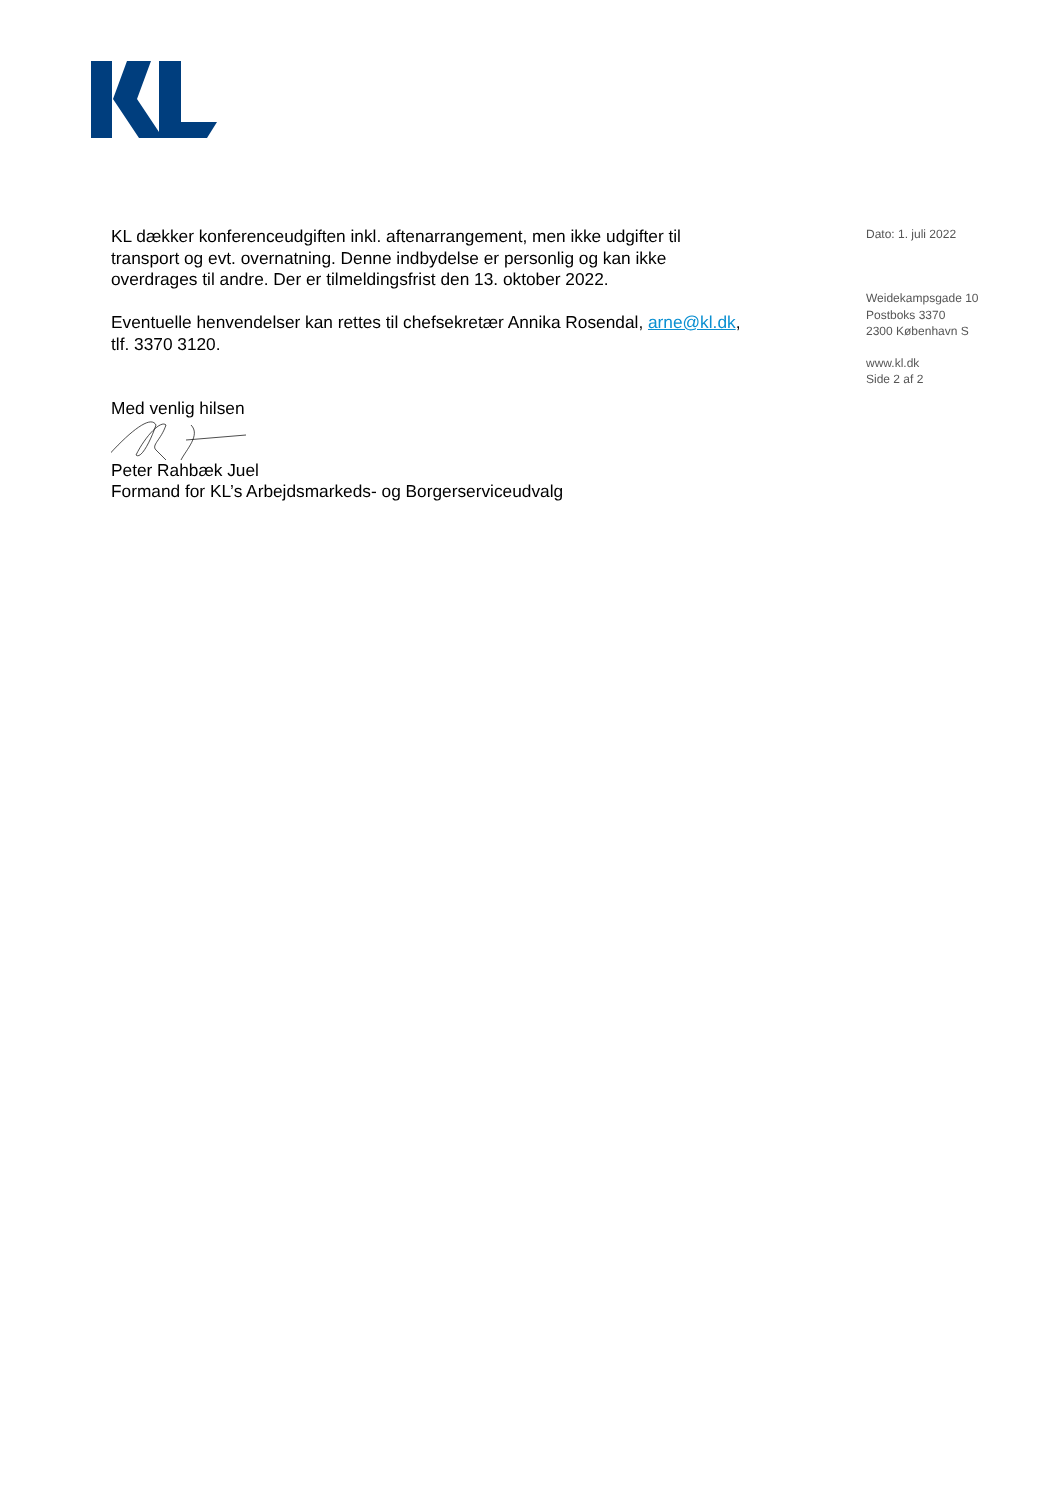KL dækker konferenceudgiften inkl. aftenarrangement, men ikke udgifter til transport og evt. overnatning. Denne indbydelse er personlig og kan ikke overdrages til andre. Der er tilmeldingsfrist den 13. oktober 2022.
Eventuelle henvendelser kan rettes til chefsekretær Annika Rosendal, arne@kl.dk, tlf. 3370 3120.
Med venlig hilsen
Peter Rahbæk Juel
Formand for KL’s Arbejdsmarkeds- og Borgerserviceudvalg
Dato: 1. juli 2022
Weidekampsgade 10
Postboks 3370
2300 København S
www.kl.dk
Side 2 af 2